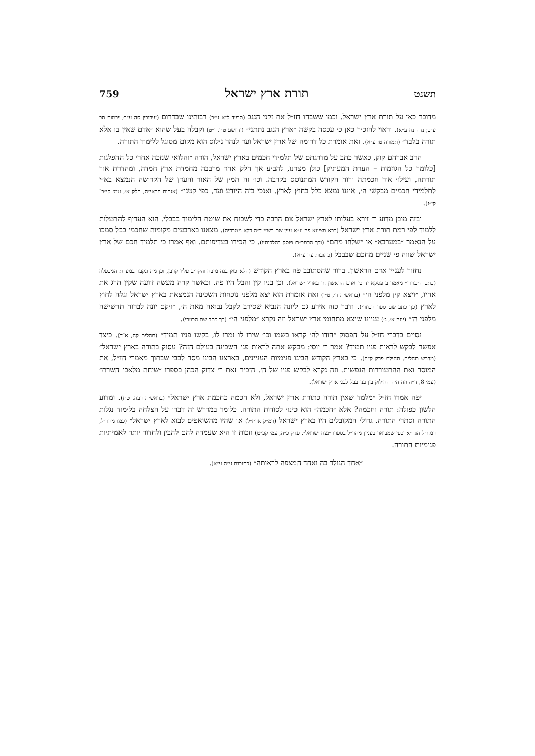תשנט תורת ארץ ישראל 759
מדובר כאן על תורת ארץ ישראל. וכמו ששבחו חז״ל את זקני הנגב (תמיד ל״א ע״ב) רבותינו שבדרום (עירובין סה ע״ב; יבמות סב ע״ב; נדה נח ע״א). וראוי להזכיר כאן כי עכסה בקשה ״ארץ הנגב נתתני״ (יהושע ט״ו, י״ט) וקבלה בעל שהוא ״אדם שאין בו אלא תורה בלבד״ (תמורה טז ע״א). זאת אומרת כל דרומה של ארץ ישראל ועד לנהר נילוס הוא מקום מסוגל ללימוד התורה.
הרב אברהם קוק, כאשר כתב על מדרגתם של תלמידי חכמים בארץ ישראל, הודה ״והלואי שנזכה אחרי כל ההפלגות [כלומר כל הגוזמות – הערת המעתיק] כולן מצדנו, להביע אך חלק אחד מרבבה מחמדת ארץ חמדה, ומהדרת אור תורתה, ועילוי אור חכמתה ורוח הקודש המתנוסס בקרבה. וכו׳ זה המין של האור והעדן של הקדושה הנמצא בא״י לתלמידי חכמים מבקשי ה׳, איננו נמצא כלל בחוץ לארץ. ואנכי בזה היודע ועד, כפי קטני״ (אגרות הראי״ה, חלק א׳, עמ׳ קי״ב־קי״ג).
ובזה מובן מדוע ר׳ זירא בעלותו לארץ ישראל צם הרבה כדי לשכוח את שיטת הלימוד בבבלי. הוא העדיף להתעלות ללמוד לפי רמת תורת ארץ ישראל (בבא מציעא פה ע״א עיין שם רש״י ד״ה דלא ניטרדיה). מצאנו בארבעים מקומות שחכמי בבל סמכו על הנאמר ״במערבא״ או ״שלחו מתם״ (וכך הרמב״ם פוסק בהלכותיו). כי הכירו בעדיפותם. ואף אמרו כי תלמיד חכם של ארץ ישראל שווה פי שניים מחכם שבבבל (כתובות עה ע״א).
נחזור לעניין אדם הראשון. ברור שהסתובב פה בארץ הקודש (הלא כאן בנה מזבח והקריב עליו קרבן, וכן מת ונקבר במערת המכפלה (כתב ה״כוזרי״ מאמר ב פסקא יד כי אדם הראשון חי בארץ ישראל). וכן בניו קין והבל היו פה. וכאשר קרה מעשה זוועה שקין הרג את אחיו, ״ויצא קין מלפני ה׳״ (בראשית ד׳, ט״ז) זאת אומרת הוא יצא מלפני נוכחות השכינה הנמצאת בארץ ישראל וגלה לחוץ לארץ (כך כתב שם ספר הכוזרי). ודבר כזה אירע גם ליונה הנביא שסירב לקבל נבואה מאת ה׳, ״ויקם יונה לברוח תרשישה מלפני ה׳״ (יונה א׳, ג׳) עניינו שיצא מתחומי ארץ ישראל וזה נקרא ״מלפני ה׳״ (כך כתב שם הכוזרי).
נסיים בדברי חז״ל על הפסוק ״הודו לה׳ קראו בשמו וכו׳ שירו לו זמרו לו, בקשו פניו תמיד״ (תהלים קה, א־ד). כיצד אפשר לבקש לראות פניו תמיד? אמר ר׳ יוסי: מבקש אתה לראות פני השכינה בעולם הזה? עסוק בתורה בארץ ישראל״ (מדרש תהלים, תחילת פרק ק״ה). כי בארץ הקודש הבינו פנימיות העניינים, בארצנו הבינו מסר לבבי שבתוך מאמרי חז״ל, את המוסר ואת ההתעוררות הנפשית. וזה נקרא לבקש פניו של ה׳. הזכיר זאת ר׳ צדוק הכהן בספרו ״שיחת מלאכי השרת״ (עמ׳ 8, ד״ה וזה היה החילוק בין בני בבל לבני ארץ ישראל).
יפה אמרו חז״ל ״מלמד שאין תורה כתורת ארץ ישראל, ולא חכמה כחכמת ארץ ישראל״ (בראשית רבה, ט״ז). ומדוע הלשון כפולה: תורה וחכמה? אלא ״חכמה״ הוא כינוי לסודות התורה. כלומר במדרש זה דברו על הצלחה בלימוד נגלות התורה וסתרי התורה. גדולי המקובלים היו בארץ ישראל (רמ״ק אריז״ל) או שהיו מהשואפים לבוא לארץ ישראל״ (כמו מהר״ל, רמח״ל הגר״א וכפי שמבואר בעניין מהר״ל בספרו ״נצח ישראל״, פרק כ״ה, עמ׳ קכ״ט) וזכות זו היא שעמדה להם להבין ולחדור יותר לאמיתיות פנימיות התורה.
״אחד הנולד בה ואחד המצפה לראותה״ (כתובות ע״ה ע״א).